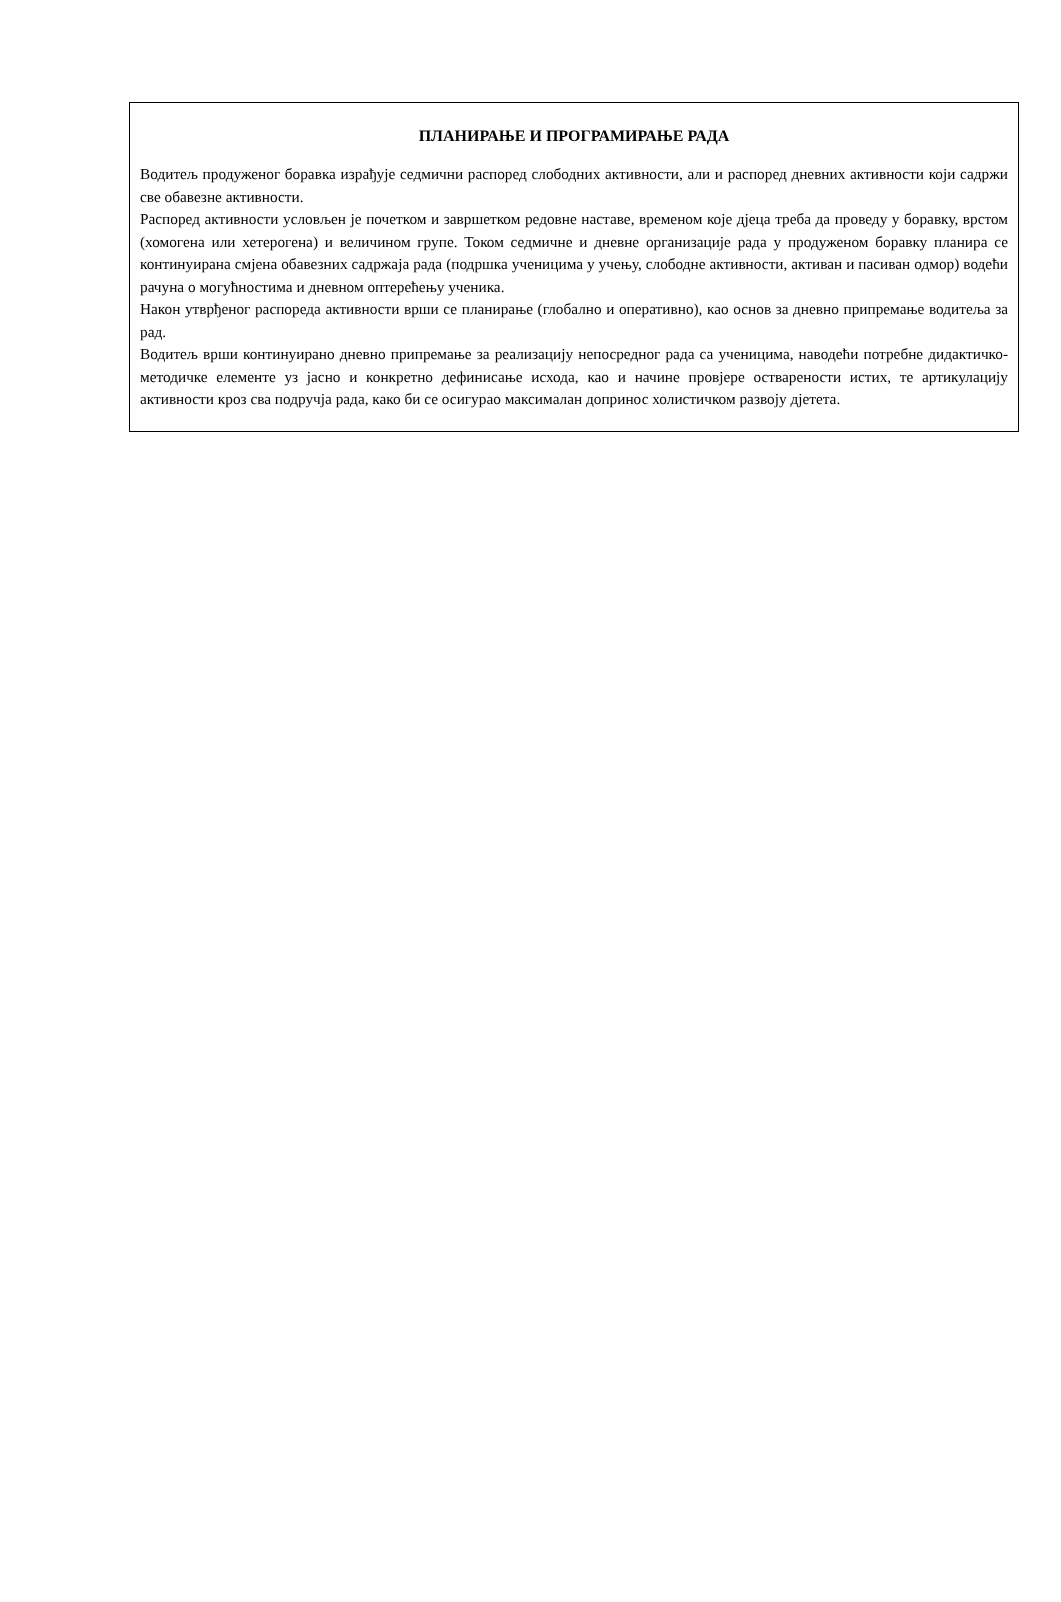ПЛАНИРАЊЕ И ПРОГРАМИРАЊЕ РАДА
Водитељ продуженог боравка израђује седмични распоред слободних активности, али и распоред дневних активности који садржи све обавезне активности.
Распоред активности условљен је почетком и завршетком редовне наставе, временом које дјеца треба да проведу у боравку, врстом (хомогена или хетерогена) и величином групе. Током седмичне и дневне организације рада у продуженом боравку планира се континуирана смјена обавезних садржаја рада (подршка ученицима у учењу, слободне активности, активан и пасиван одмор) водећи рачуна о могућностима и дневном оптерећењу ученика.
Након утврђеног распореда активности врши се планирање (глобално и оперативно), као основ за дневно припремање водитеља за рад.
Водитељ врши континуирано дневно припремање за реализацију непосредног рада са ученицима, наводећи потребне дидактичко-методичке елементе уз јасно и конкретно дефинисање исхода, као и начине провјере остварености истих, те артикулацију активности кроз сва подручја рада, како би се осигурао максималан допринос холистичком развоју дјетета.